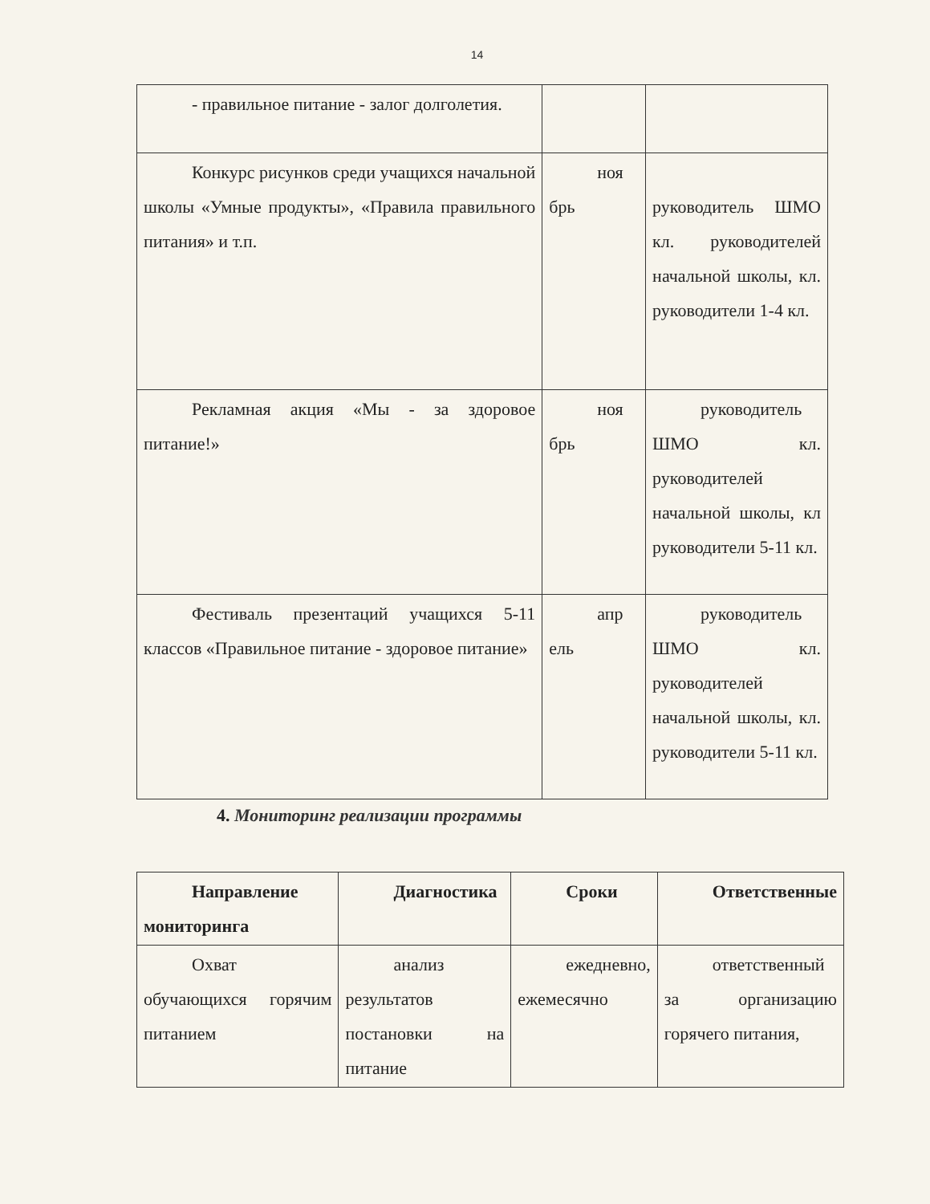14
| - правильное питание - залог долголетия. | | |
| Конкурс рисунков среди учащихся начальной школы «Умные продукты», «Правила правильного питания» и т.п. | ноя брь | руководитель ШМО кл. руководителей начальной школы, кл. руководители 1-4 кл. |
| Рекламная акция «Мы - за здоровое питание!» | ноя брь | руководитель ШМО кл. руководителей начальной школы, кл руководители 5-11 кл. |
| Фестиваль презентаций учащихся 5-11 классов «Правильное питание - здоровое питание» | апр ель | руководитель ШМО кл. руководителей начальной школы, кл. руководители 5-11 кл. |
4. Мониторинг реализации программы
| Направление мониторинга | Диагностика | Сроки | Ответственные |
| Охват обучающихся горячим питанием | анализ результатов постановки на питание | ежедневно, ежемесячно | ответственный за организацию горячего питания, |